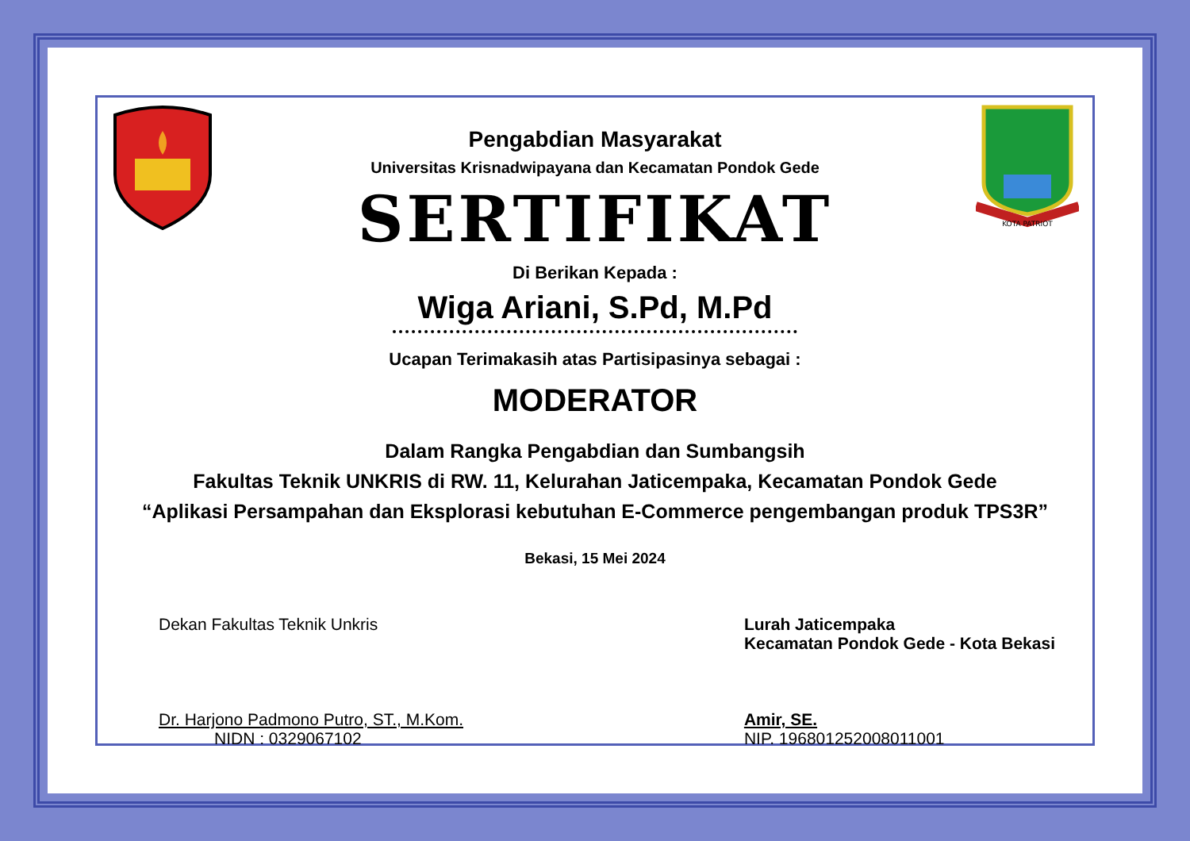Pengabdian Masyarakat
Universitas Krisnadwipayana dan Kecamatan Pondok Gede
SERTIFIKAT
KOTA PATRIOT
Di Berikan Kepada :
Wiga Ariani, S.Pd, M.Pd
Ucapan Terimakasih atas Partisipasinya sebagai :
MODERATOR
Dalam Rangka Pengabdian dan Sumbangsih
Fakultas Teknik UNKRIS di RW. 11, Kelurahan Jaticempaka, Kecamatan Pondok Gede
“Aplikasi Persampahan dan Eksplorasi kebutuhan E-Commerce pengembangan produk TPS3R”
Bekasi, 15 Mei 2024
Dekan Fakultas Teknik Unkris
Dr. Harjono Padmono Putro, ST., M.Kom.
NIDN : 0329067102
Lurah Jaticempaka
Kecamatan Pondok Gede - Kota Bekasi
Amir, SE.
NIP. 196801252008011001